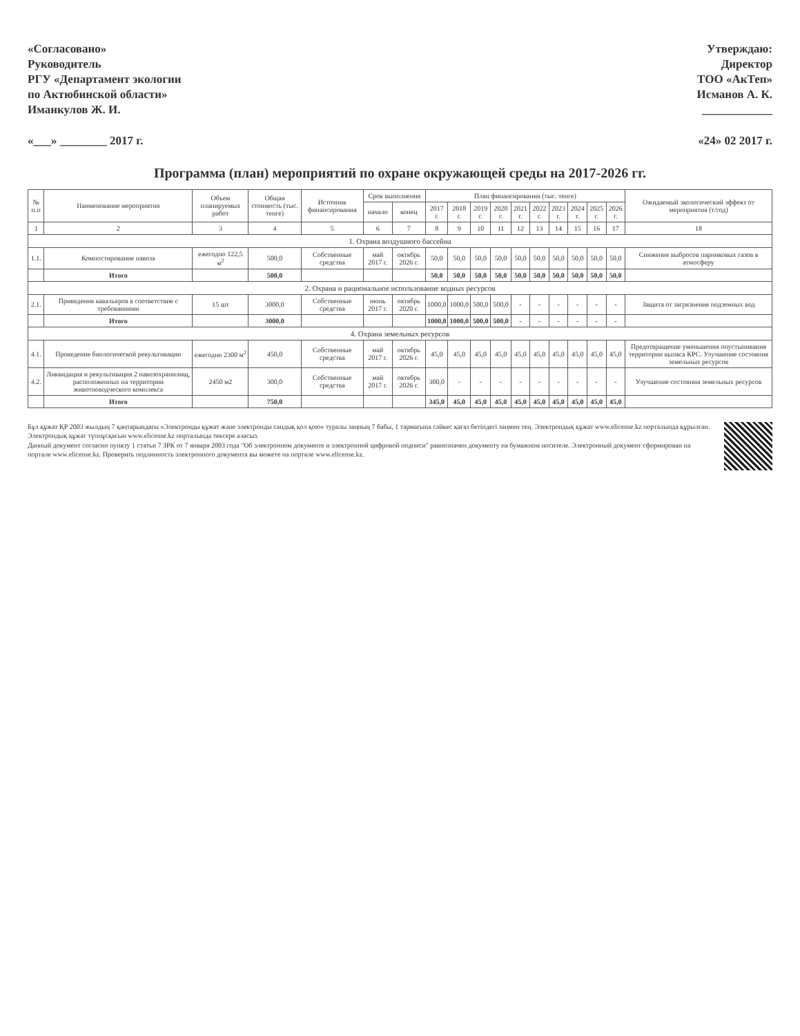«Согласовано»
Руководитель
РГУ «Департамент экологии
по Актюбинской области»
Иманкулов Ж. И.
«___» ________ 2017 г.
Утверждаю:
Директор
ТОО «АкТеп»
Исманов А. К.
____________
«24» 02 2017 г.
Программа (план) мероприятий по охране окружающей среды на 2017-2026 гг.
| № п.п | Наименование мероприятия | Объем планируемых работ | Общая стоимость (тыс. тенге) | Источник финансирования | Срок выполнения | | План финансирования (тыс. тенге) | | | | | | | | | | Ожидаемый экологический эффект от мероприятия (т/год) |
| --- | --- | --- | --- | --- | --- | --- | --- | --- | --- | --- | --- | --- | --- | --- | --- | --- | --- |
| | | | | | начало | конец | 2017 г. | 2018 г. | 2019 г. | 2020 г. | 2021 г. | 2022 г. | 2023 г. | 2024 г. | 2025 г. | 2026 г. | |
| 1 | 2 | 3 | 4 | 5 | 6 | 7 | 8 | 9 | 10 | 11 | 12 | 13 | 14 | 15 | 16 | 17 | 18 |
| 1. Охрана воздушного бассейна | | | | | | | | | | | | | | | | | |
| 1.1. | Компостирование навоза | ежегодно 122,5 м<sup>2</sup> | 500,0 | Собственные средства | май 2017 г. | октябрь 2026 г. | 50,0 | 50,0 | 50,0 | 50,0 | 50,0 | 50,0 | 50,0 | 50,0 | 50,0 | 50,0 | Снижение выбросов парниковых газов в атмосферу |
| | Итого | | 500,0 | | | | 50,0 | 50,0 | 50,0 | 50,0 | 50,0 | 50,0 | 50,0 | 50,0 | 50,0 | 50,0 | |
| 2. Охрана и рациональное использование водных ресурсов | | | | | | | | | | | | | | | | | |
| 2.1. | Приведения кавальеров в соответствие с требованиями | 15 шт | 3000,0 | Собственные средства | июнь 2017 г. | октябрь 2020 г. | 1000,0 | 1000,0 | 500,0 | 500,0 | - | - | - | - | - | - | Защита от загрязнения подземных вод |
| | Итого | | 3000,0 | | | | 1000,0 | 1000,0 | 500,0 | 500,0 | - | - | - | - | - | - | |
| 4. Охрана земельных ресурсов | | | | | | | | | | | | | | | | | |
| 4.1. | Проведение биологической рекультивации | ежегодно 2300 м<sup>2</sup> | 450,0 | Собственные средства | май 2017 г. | октябрь 2026 г. | 45,0 | 45,0 | 45,0 | 45,0 | 45,0 | 45,0 | 45,0 | 45,0 | 45,0 | 45,0 | Предотвращение уменьшения опустынивания территории выпаса КРС. Улучшение состояния земельных ресурсов |
| 4.2. | Ликвидация и рекультивация 2 навозохранилищ, расположенных на территории животноводческого комплекса | 2450 м2 | 300,0 | Собственные средства | май 2017 г. | октябрь 2026 г. | 300,0 | - | - | - | - | - | - | - | - | - | Улучшение состояния земельных ресурсов |
| | Итого | | 750,0 | | | | 345,0 | 45,0 | 45,0 | 45,0 | 45,0 | 45,0 | 45,0 | 45,0 | 45,0 | 45,0 | |
Бұл құжат ҚР 2003 жылдың 7 қаңтарындағы «Электронды құжат және электронды сандық қол қою» туралы заңның 7 бабы, 1 тармағына сәйкес қағаз бетіндегі заңмен тең. Электрондық құжат www.elicense.kz порталында құрылған. Электрондық құжат түпнұсқасын www.elicense.kz порталында тексере аласыз.
Данный документ согласно пункту 1 статьи 7 ЗРК от 7 января 2003 года "Об электронном документе и электронной цифровой подписи" равнозначен документу на бумажном носителе. Электронный документ сформирован на портале www.elicense.kz. Проверить подлинность электронного документа вы можете на портале www.elicense.kz.